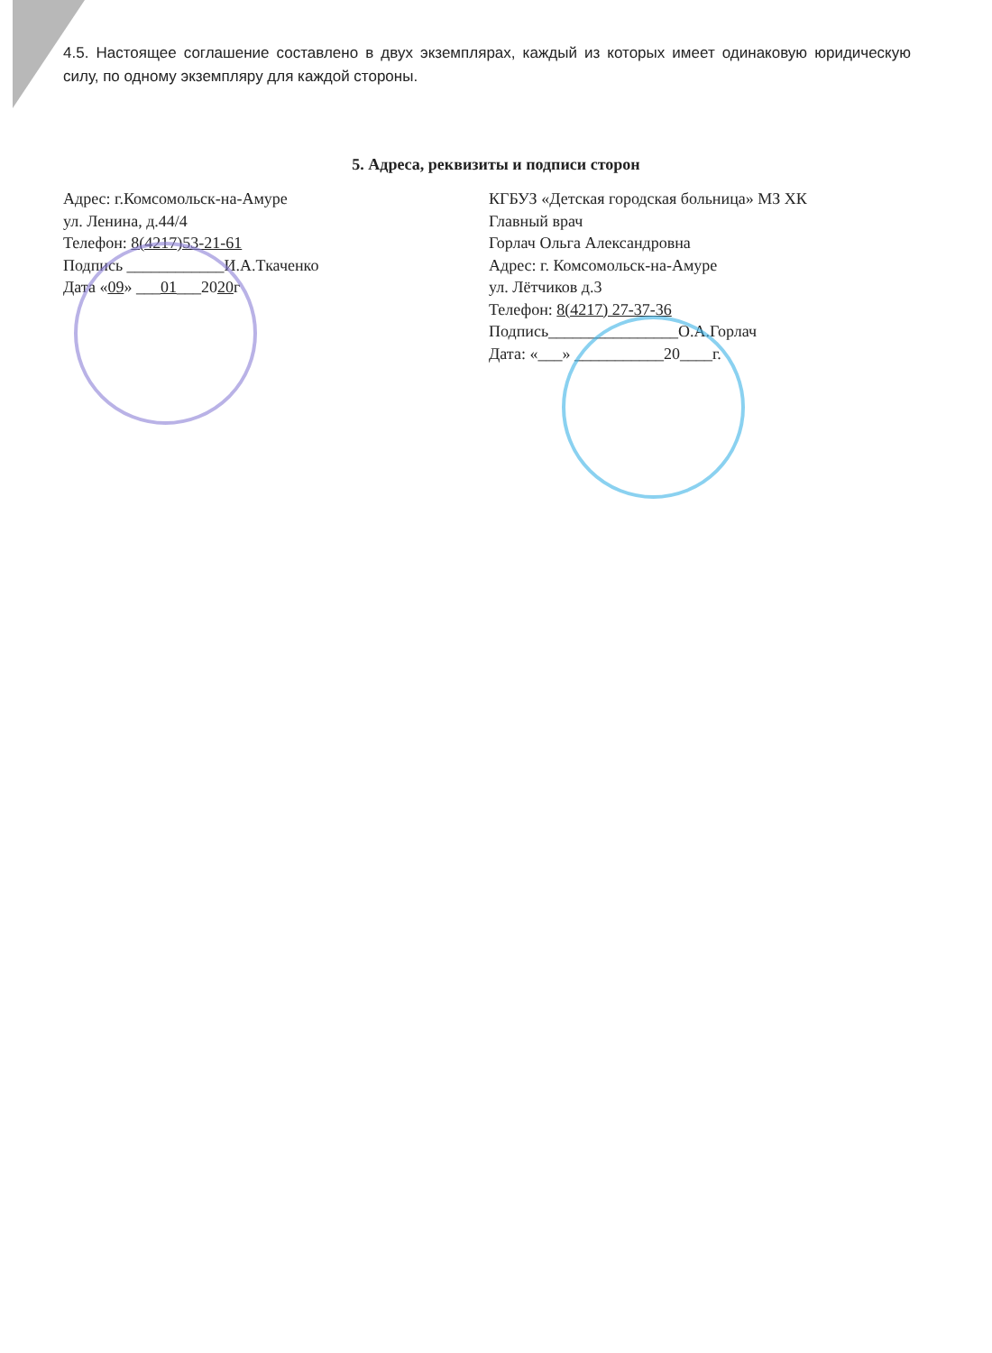4.5. Настоящее соглашение составлено в двух экземплярах, каждый из которых имеет одинаковую юридическую силу, по одному экземпляру для каждой стороны.
5. Адреса, реквизиты и подписи сторон
Адрес: г.Комсомольск-на-Амуре
ул. Ленина, д.44/4
Телефон: 8(4217)53-21-61
Подпись ____________И.А.Ткаченко
Дата «09» ___01___2020г
КГБУЗ «Детская городская больница» МЗ ХК
Главный врач
Горлач Ольга Александровна
Адрес: г. Комсомольск-на-Амуре
ул. Лётчиков д.3
Телефон: 8(4217) 27-37-36
Подпись________________О.А.Горлач
Дата: «___» ___________20____г.